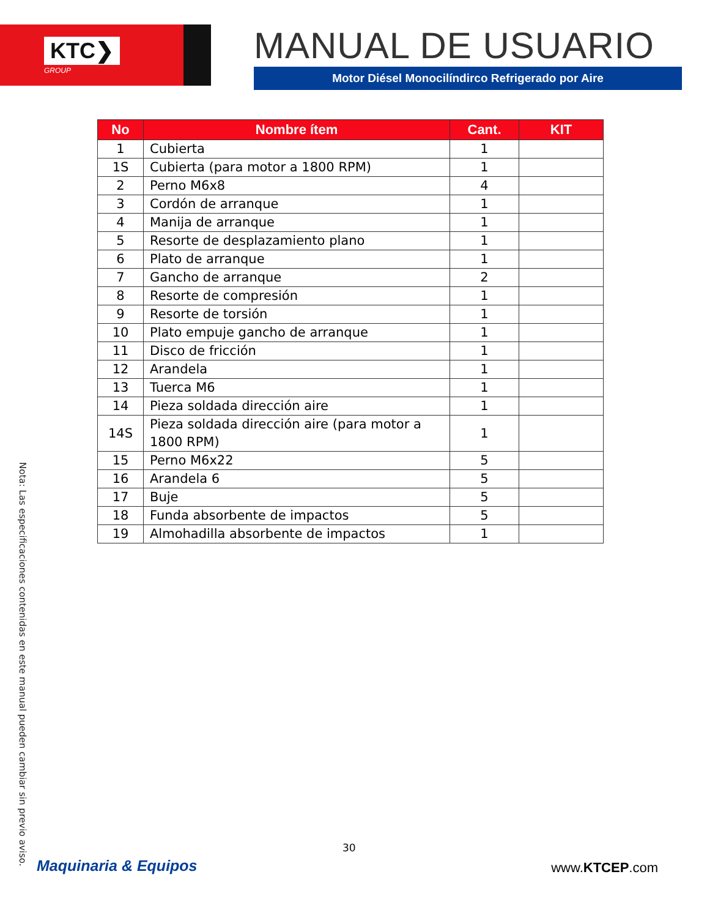KTC❯
GROUP
MANUAL DE USUARIO
Motor Diésel Monocilíndirco Refrigerado por Aire
| No | Nombre ítem | Cant. | KIT |
| --- | --- | --- | --- |
| 1 | Cubierta | 1 | |
| 1S | Cubierta (para motor a 1800 RPM) | 1 | |
| 2 | Perno M6x8 | 4 | |
| 3 | Cordón de arranque | 1 | |
| 4 | Manija de arranque | 1 | |
| 5 | Resorte de desplazamiento plano | 1 | |
| 6 | Plato de arranque | 1 | |
| 7 | Gancho de arranque | 2 | |
| 8 | Resorte de compresión | 1 | |
| 9 | Resorte de torsión | 1 | |
| 10 | Plato empuje gancho de arranque | 1 | |
| 11 | Disco de fricción | 1 | |
| 12 | Arandela | 1 | |
| 13 | Tuerca M6 | 1 | |
| 14 | Pieza soldada dirección aire | 1 | |
| 14S | Pieza soldada dirección aire (para motor a 1800 RPM) | 1 | |
| 15 | Perno M6x22 | 5 | |
| 16 | Arandela 6 | 5 | |
| 17 | Buje | 5 | |
| 18 | Funda absorbente de impactos | 5 | |
| 19 | Almohadilla absorbente de impactos | 1 | |
Nota: Las especificaciones contenidas en este manual pueden cambiar sin previo aviso.
30
Maquinaria & Equipos www.KTCEP.com